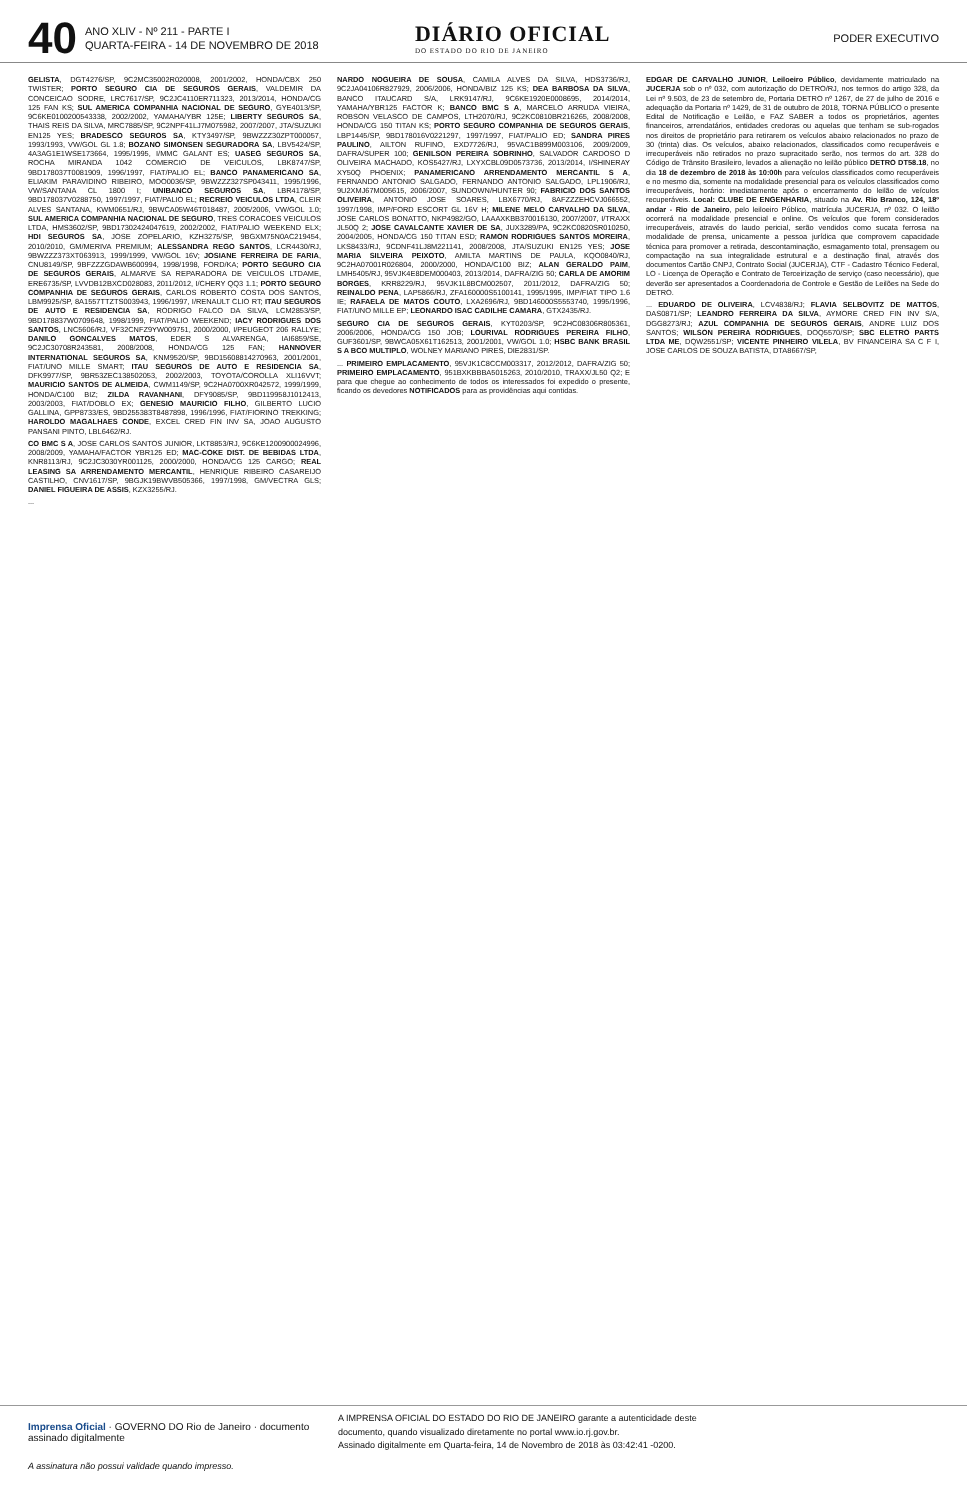40
ANO XLIV - Nº 211 - PARTE I
QUARTA-FEIRA - 14 DE NOVEMBRO DE 2018
DIÁRIO OFICIAL
DO ESTADO DO RIO DE JANEIRO
PODER EXECUTIVO
GELISTA, DGT4276/SP, 9C2MC35002R020008, 2001/2002, HONDA/CBX 250 TWISTER; PORTO SEGURO CIA DE SEGUROS GERAIS, VALDEMIR DA CONCEICAO SODRE, LRC7617/SP, 9C2JC4110ER711323, 2013/2014, HONDA/CG 125 FAN KS; SUL AMERICA COMPANHIA NACIONAL DE SEGURO, GYE4013/SP, 9C6KE0100200543338, 2002/2002, YAMAHA/YBR 125E; LIBERTY SEGUROS SA, THAIS REIS DA SILVA, MRC7885/SP, 9C2NPF41LJ7M075982, 2007/2007, JTA/SUZUKI EN125 YES; BRADESCO SEGUROS SA, KTY3497/SP, 9BWZZZ30ZPT000057, 1993/1993, VW/GOL GL 1.8; BOZANO SIMONSEN SEGURADORA SA, LBV5424/SP, 4A3AG1E1WSE173664, 1995/1995, I/MMC GALANT ES; UASEG SEGUROS SA, ROCHA MIRANDA 1042 COMERCIO DE VEICULOS, LBK8747/SP, 9BD178037T0081909, 1996/1997, FIAT/PALIO EL; BANCO PANAMERICANO SA, ELIAKIM PARAVIDINO RIBEIRO, MOO0036/SP, 9BWZZZ327SP043411, 1995/1996, VW/SANTANA CL 1800 I; UNIBANCO SEGUROS SA, LBR4178/SP, 9BD178037V0288750, 1997/1997, FIAT/PALIO EL; RECREIO VEICULOS LTDA, CLEIR ALVES SANTANA, KWM0651/RJ, 9BWCA05W46T018487, 2005/2006, VW/GOL 1.0; SUL AMERICA COMPANHIA NACIONAL DE SEGURO, TRES CORACOES VEICULOS LTDA, HMS3602/SP, 9BD17302424047619, 2002/2002, FIAT/PALIO WEEKEND ELX; HDI SEGUROS SA, JOSE ZOPELARIO, KZH3275/SP, 9BGXM75N0AC219454, 2010/2010, GM/MERIVA PREMIUM; ALESSANDRA REGO SANTOS, LCR4430/RJ, 9BWZZZ373XT063913, 1999/1999, VW/GOL 16V; JOSIANE FERREIRA DE FARIA, CNU8149/SP, 9BFZZZGDAWB600994, 1998/1998, FORD/KA; PORTO SEGURO CIA DE SEGUROS GERAIS, ALMARVE SA REPARADORA DE VEICULOS LTDAME, ERE6735/SP, LVVDB12BXCD028083, 2011/2012, I/CHERY QQ3 1.1; PORTO SEGURO COMPANHIA DE SEGUROS GERAIS, CARLOS ROBERTO COSTA DOS SANTOS, LBM9925/SP, 8A1557TTZTS003943, 1996/1997, I/RENAULT CLIO RT; ITAU SEGUROS DE AUTO E RESIDENCIA SA, RODRIGO FALCO DA SILVA, LCM2853/SP, 9BD178837W0709648, 1998/1999, FIAT/PALIO WEEKEND; IACY RODRIGUES DOS SANTOS, LNC5606/RJ, VF32CNFZ9YW009751, 2000/2000, I/PEUGEOT 206 RALLYE; DANILO GONCALVES MATOS, EDER S ALVARENGA, IAI6859/SE, 9C2JC30708R243581, 2008/2008, HONDA/CG 125 FAN; HANNOVER INTERNATIONAL SEGUROS SA, KNM9520/SP, 9BD15608814270963, 2001/2001, FIAT/UNO MILLE SMART; ITAU SEGUROS DE AUTO E RESIDENCIA SA, DFK9977/SP, 9BR53ZEC138502053, 2002/2003, TOYOTA/COROLLA XLI16VVT; MAURICIO SANTOS DE ALMEIDA, CWM1149/SP, 9C2HA0700XR042572, 1999/1999, HONDA/C100 BIZ; ZILDA RAVANHANI, DFY9085/SP, 9BD119958J1012413, 2003/2003, FIAT/DOBLO EX; GENESIO MAURICIO FILHO, GILBERTO LUCIO GALLINA, GPP8733/ES, 9BD255383T8487898, 1996/1996, FIAT/FIORINO TREKKING; HAROLDO MAGALHAES CONDE, EXCEL CRED FIN INV SA, JOAO AUGUSTO PANSANI PINTO, LBL6462/RJ.
CO BMC S A, JOSE CARLOS SANTOS JUNIOR, LKT8853/RJ, 9C6KE1200900024996, 2008/2009, YAMAHA/FACTOR YBR125 ED; MAC-COKE DIST. DE BEBIDAS LTDA, KNR8113/RJ, 9C2JC3030YR001125, 2000/2000, HONDA/CG 125 CARGO; REAL LEASING SA ARRENDAMENTO MERCANTIL, HENRIQUE RIBEIRO CASAREIJO CASTILHO, CNV1617/SP, 9BGJK19BWVB505366, 1997/1998, GM/VECTRA GLS; DANIEL FIGUEIRA DE ASSIS, KZX3255/RJ.
...
NARDO NOGUEIRA DE SOUSA, CAMILA ALVES DA SILVA, HDS3736/RJ, 9C2JA04106R827929, 2006/2006, HONDA/BIZ 125 KS; DEA BARBOSA DA SILVA, BANCO ITAUCARD S/A, LRK9147/RJ, 9C6KE1920E0008695, 2014/2014, YAMAHA/YBR125 FACTOR K; BANCO BMC S A, MARCELO ARRUDA VIEIRA, ROBSON VELASCO DE CAMPOS, LTH2070/RJ, 9C2KC0810BR216265, 2008/2008, HONDA/CG 150 TITAN KS; PORTO SEGURO COMPANHIA DE SEGUROS GERAIS, LBP1445/SP, 9BD178016V0221297, 1997/1997, FIAT/PALIO ED; SANDRA PIRES PAULINO, AILTON RUFINO, EXD7726/RJ, 95VAC1B899M003106, 2009/2009, DAFRA/SUPER 100; GENILSON PEREIRA SOBRINHO, SALVADOR CARDOSO D OLIVEIRA MACHADO, KOS5427/RJ, LXYXCBL09D0573736, 2013/2014, I/SHINERAY XY50Q PHOENIX; PANAMERICANO ARRENDAMENTO MERCANTIL S A, FERNANDO ANTONIO SALGADO, FERNANDO ANTONIO SALGADO, LPL1906/RJ, 9U2XMJ67M005615, 2006/2007, SUNDOWN/HUNTER 90; FABRICIO DOS SANTOS OLIVEIRA, ANTONIO JOSE SOARES, LBX6770/RJ, 8AFZZZEHCVJ066552, 1997/1998, IMP/FORD ESCORT GL 16V H; MILENE MELO CARVALHO DA SILVA, JOSE CARLOS BONATTO, NKP4982/GO, LAAAXKBB370016130, 2007/2007, I/TRAXX JL50Q 2; JOSE CAVALCANTE XAVIER DE SA, JUX3289/PA, 9C2KC0820SR010250, 2004/2005, HONDA/CG 150 TITAN ESD; RAMON RODRIGUES SANTOS MOREIRA, LKS8433/RJ, 9CDNF41LJ8M221141, 2008/2008, JTA/SUZUKI EN125 YES; JOSE MARIA SILVEIRA PEIXOTO, AMILTA MARTINS DE PAULA, KQO0840/RJ, 9C2HA07001R026804, 2000/2000, HONDA/C100 BIZ; ALAN GERALDO PAIM, LMH5405/RJ, 95VJK4E8DEM000403, 2013/2014, DAFRA/ZIG 50; CARLA DE AMORIM BORGES, KRR8229/RJ, 95VJK1L8BCM002507, 2011/2012, DAFRA/ZIG 50; REINALDO PENA, LAP5866/RJ, ZFA160000S5100141, 1995/1995, IMP/FIAT TIPO 1.6 IE; RAFAELA DE MATOS COUTO, LXA2696/RJ, 9BD146000S5553740, 1995/1996, FIAT/UNO MILLE EP; LEONARDO ISAC CADILHE CAMARA, GTX2435/RJ.
SEGURO CIA DE SEGUROS GERAIS, KYT0203/SP, 9C2HC08306R805361, 2006/2006, HONDA/CG 150 JOB; LOURIVAL RODRIGUES PEREIRA FILHO, GUF3601/SP, 9BWCA05X61T162513, 2001/2001, VW/GOL 1.0; HSBC BANK BRASIL S A BCO MULTIPLO, WOLNEY MARIANO PIRES, DIE2831/SP.
... PRIMEIRO EMPLACAMENTO, 95VJK1C8CCM003317, 2012/2012, DAFRA/ZIG 50; PRIMEIRO EMPLACAMENTO, 951BXKBBBA5015263, 2010/2010, TRAXX/JL50 Q2; E para que chegue ao conhecimento de todos os interessados foi expedido o presente, ficando os devedores NOTIFICADOS para as providências aqui contidas.
EDGAR DE CARVALHO JUNIOR, Leiloeiro Público, devidamente matriculado na JUCERJA sob o nº 032, com autorização do DETRO/RJ, nos termos do artigo 328, da Lei nº 9.503, de 23 de setembro de, Portaria DETRO nº 1267, de 27 de julho de 2016 e adequação da Portaria nº 1429, de 31 de outubro de 2018, TORNA PÚBLICO o presente Edital de Notificação e Leilão, e FAZ SABER a todos os proprietários, agentes financeiros, arrendatários, entidades credoras ou aquelas que tenham se sub-rogados nos direitos de proprietário para retirarem os veículos abaixo relacionados no prazo de 30 (trinta) dias. Os veículos, abaixo relacionados, classificados como recuperáveis e irrecuperáveis não retirados no prazo supracitado serão, nos termos do art. 328 do Código de Trânsito Brasileiro, levados a alienação no leilão público DETRO DT58.18, no dia 18 de dezembro de 2018 às 10:00h para veículos classificados como recuperáveis e no mesmo dia, somente na modalidade presencial para os veículos classificados como irrecuperáveis, horário: imediatamente após o encerramento do leilão de veículos recuperáveis. Local: CLUBE DE ENGENHARIA, situado na Av. Rio Branco, 124, 18º andar - Rio de Janeiro, pelo leiloeiro Público, matrícula JUCERJA, nº 032. O leilão ocorrerá na modalidade presencial e online. Os veículos que forem considerados irrecuperáveis, através do laudo pericial, serão vendidos como sucata ferrosa na modalidade de prensa, unicamente a pessoa jurídica que comprovem capacidade técnica para promover a retirada, descontaminação, esmagamento total, prensagem ou compactação na sua integralidade estrutural e a destinação final, através dos documentos Cartão CNPJ, Contrato Social (JUCERJA), CTF - Cadastro Técnico Federal, LO - Licença de Operação e Contrato de Terceirização de serviço (caso necessário), que deverão ser apresentados a Coordenadoria de Controle e Gestão de Leilões na Sede do DETRO.
... EDUARDO DE OLIVEIRA, LCV4838/RJ; FLAVIA SELBOVITZ DE MATTOS, DAS0871/SP; LEANDRO FERREIRA DA SILVA, AYMORE CRED FIN INV S/A, DGG8273/RJ; AZUL COMPANHIA DE SEGUROS GERAIS, ANDRE LUIZ DOS SANTOS; WILSON PEREIRA RODRIGUES, DOQ5570/SP; SBC ELETRO PARTS LTDA ME, DQW2551/SP; VICENTE PINHEIRO VILELA, BV FINANCEIRA SA C F I, JOSE CARLOS DE SOUZA BATISTA, DTA8667/SP,
Imprensa Oficial · GOVERNO DO Rio de Janeiro · documento assinado digitalmente
A IMPRENSA OFICIAL DO ESTADO DO RIO DE JANEIRO garante a autenticidade deste
documento, quando visualizado diretamente no portal www.io.rj.gov.br.
Assinado digitalmente em Quarta-feira, 14 de Novembro de 2018 às 03:42:41 -0200.
A assinatura não possui validade quando impresso.